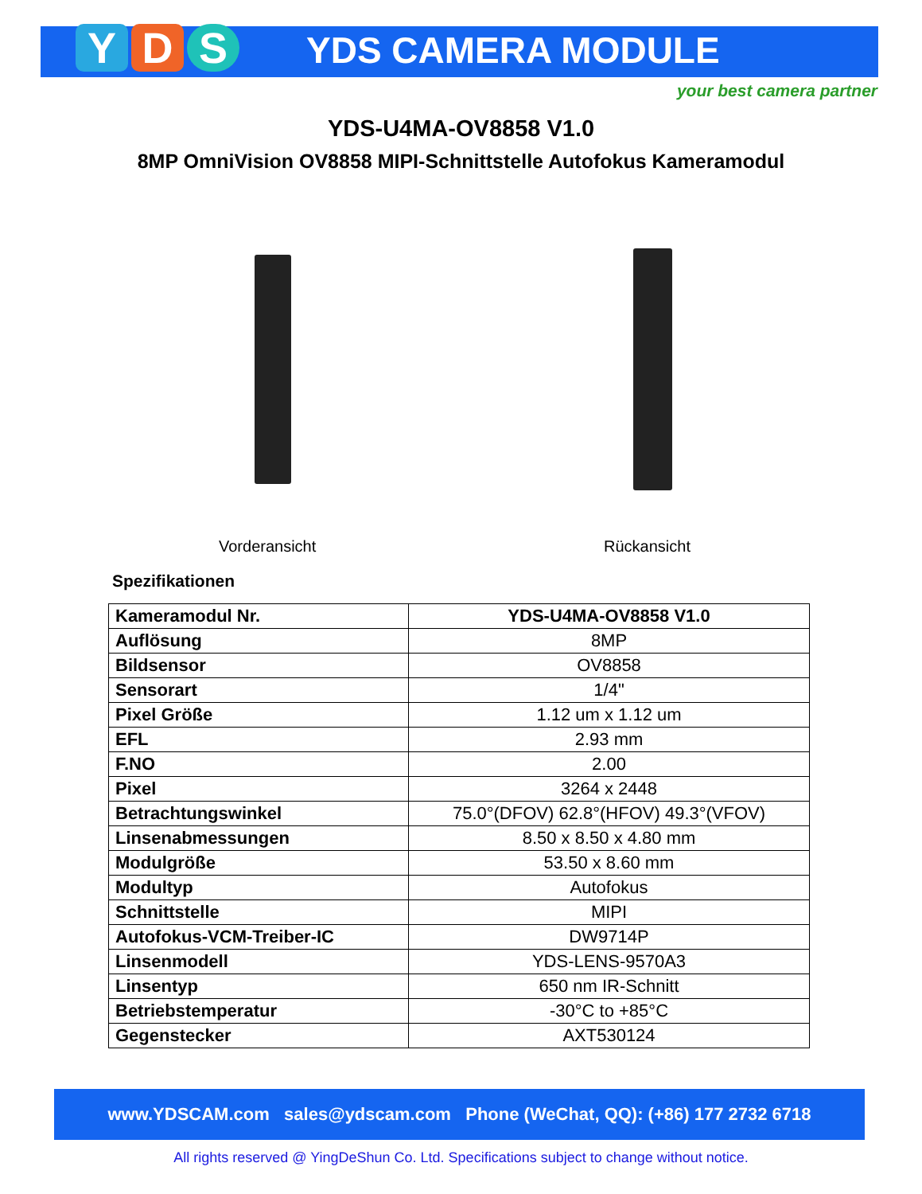Y D S YDS CAMERA MODULE
your best camera partner
YDS-U4MA-OV8858 V1.0
8MP OmniVision OV8858 MIPI-Schnittstelle Autofokus Kameramodul
Vorderansicht Rückansicht
Spezifikationen
| Kameramodul Nr. | YDS-U4MA-OV8858 V1.0 |
| Auflösung | 8MP |
| Bildsensor | OV8858 |
| Sensorart | 1/4" |
| Pixel Größe | 1.12 um x 1.12 um |
| EFL | 2.93 mm |
| F.NO | 2.00 |
| Pixel | 3264 x 2448 |
| Betrachtungswinkel | 75.0°(DFOV) 62.8°(HFOV) 49.3°(VFOV) |
| Linsenabmessungen | 8.50 x 8.50 x 4.80 mm |
| Modulgröße | 53.50 x 8.60 mm |
| Modultyp | Autofokus |
| Schnittstelle | MIPI |
| Autofokus-VCM-Treiber-IC | DW9714P |
| Linsenmodell | YDS-LENS-9570A3 |
| Linsentyp | 650 nm IR-Schnitt |
| Betriebstemperatur | -30°C to +85°C |
| Gegenstecker | AXT530124 |
www.YDSCAM.com sales@ydscam.com Phone (WeChat, QQ): (+86) 177 2732 6718
All rights reserved @ YingDeShun Co. Ltd. Specifications subject to change without notice.